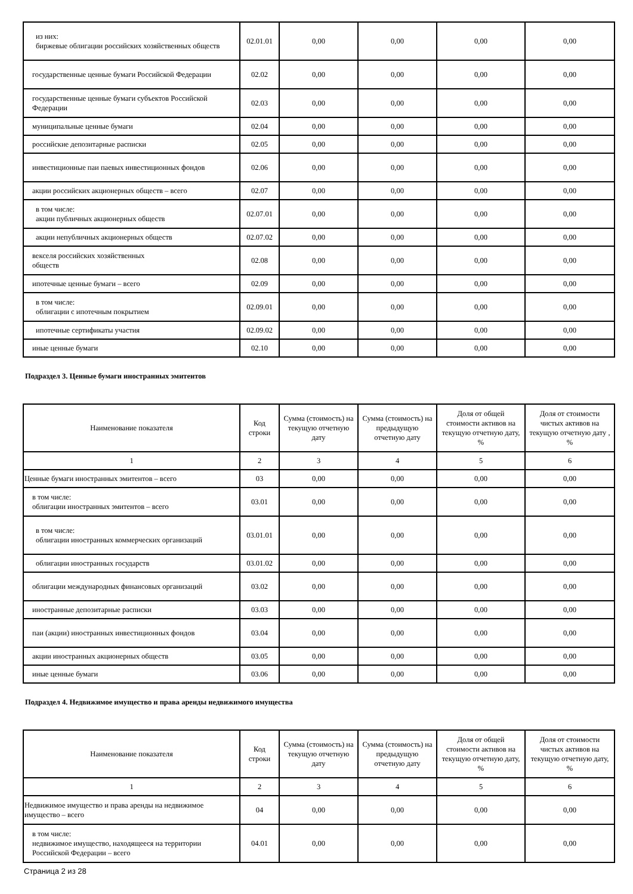| из них: биржевые облигации российских хозяйственных обществ | 02.01.01 | 0,00 | 0,00 | 0,00 | 0,00 |
| государственные ценные бумаги Российской Федерации | 02.02 | 0,00 | 0,00 | 0,00 | 0,00 |
| государственные ценные бумаги субъектов Российской Федерации | 02.03 | 0,00 | 0,00 | 0,00 | 0,00 |
| муниципальные ценные бумаги | 02.04 | 0,00 | 0,00 | 0,00 | 0,00 |
| российские депозитарные расписки | 02.05 | 0,00 | 0,00 | 0,00 | 0,00 |
| инвестиционные паи паевых инвестиционных фондов | 02.06 | 0,00 | 0,00 | 0,00 | 0,00 |
| акции российских акционерных обществ – всего | 02.07 | 0,00 | 0,00 | 0,00 | 0,00 |
| в том числе: акции публичных акционерных обществ | 02.07.01 | 0,00 | 0,00 | 0,00 | 0,00 |
| акции непубличных акционерных обществ | 02.07.02 | 0,00 | 0,00 | 0,00 | 0,00 |
| векселя российских хозяйственных обществ | 02.08 | 0,00 | 0,00 | 0,00 | 0,00 |
| ипотечные ценные бумаги – всего | 02.09 | 0,00 | 0,00 | 0,00 | 0,00 |
| в том числе: облигации с ипотечным покрытием | 02.09.01 | 0,00 | 0,00 | 0,00 | 0,00 |
| ипотечные сертификаты участия | 02.09.02 | 0,00 | 0,00 | 0,00 | 0,00 |
| иные ценные бумаги | 02.10 | 0,00 | 0,00 | 0,00 | 0,00 |
Подраздел 3. Ценные бумаги иностранных эмитентов
| Наименование показателя | Код строки | Сумма (стоимость) на текущую отчетную дату | Сумма (стоимость) на предыдущую отчетную дату | Доля от общей стоимости активов на текущую отчетную дату, % | Доля от стоимости чистых активов на текущую отчетную дату , % |
| --- | --- | --- | --- | --- | --- |
| 1 | 2 | 3 | 4 | 5 | 6 |
| Ценные бумаги иностранных эмитентов – всего | 03 | 0,00 | 0,00 | 0,00 | 0,00 |
| в том числе: облигации иностранных эмитентов – всего | 03.01 | 0,00 | 0,00 | 0,00 | 0,00 |
| в том числе: облигации иностранных коммерческих организаций | 03.01.01 | 0,00 | 0,00 | 0,00 | 0,00 |
| облигации иностранных государств | 03.01.02 | 0,00 | 0,00 | 0,00 | 0,00 |
| облигации международных финансовых организаций | 03.02 | 0,00 | 0,00 | 0,00 | 0,00 |
| иностранные депозитарные расписки | 03.03 | 0,00 | 0,00 | 0,00 | 0,00 |
| паи (акции) иностранных инвестиционных фондов | 03.04 | 0,00 | 0,00 | 0,00 | 0,00 |
| акции иностранных акционерных обществ | 03.05 | 0,00 | 0,00 | 0,00 | 0,00 |
| иные ценные бумаги | 03.06 | 0,00 | 0,00 | 0,00 | 0,00 |
Подраздел 4. Недвижимое имущество и права аренды недвижимого имущества
| Наименование показателя | Код строки | Сумма (стоимость) на текущую отчетную дату | Сумма (стоимость) на предыдущую отчетную дату | Доля от общей стоимости активов на текущую отчетную дату, % | Доля от стоимости чистых активов на текущую отчетную дату, % |
| --- | --- | --- | --- | --- | --- |
| 1 | 2 | 3 | 4 | 5 | 6 |
| Недвижимое имущество и права аренды на недвижимое имущество – всего | 04 | 0,00 | 0,00 | 0,00 | 0,00 |
| в том числе: недвижимое имущество, находящееся на территории Российской Федерации – всего | 04.01 | 0,00 | 0,00 | 0,00 | 0,00 |
Страница 2 из 28